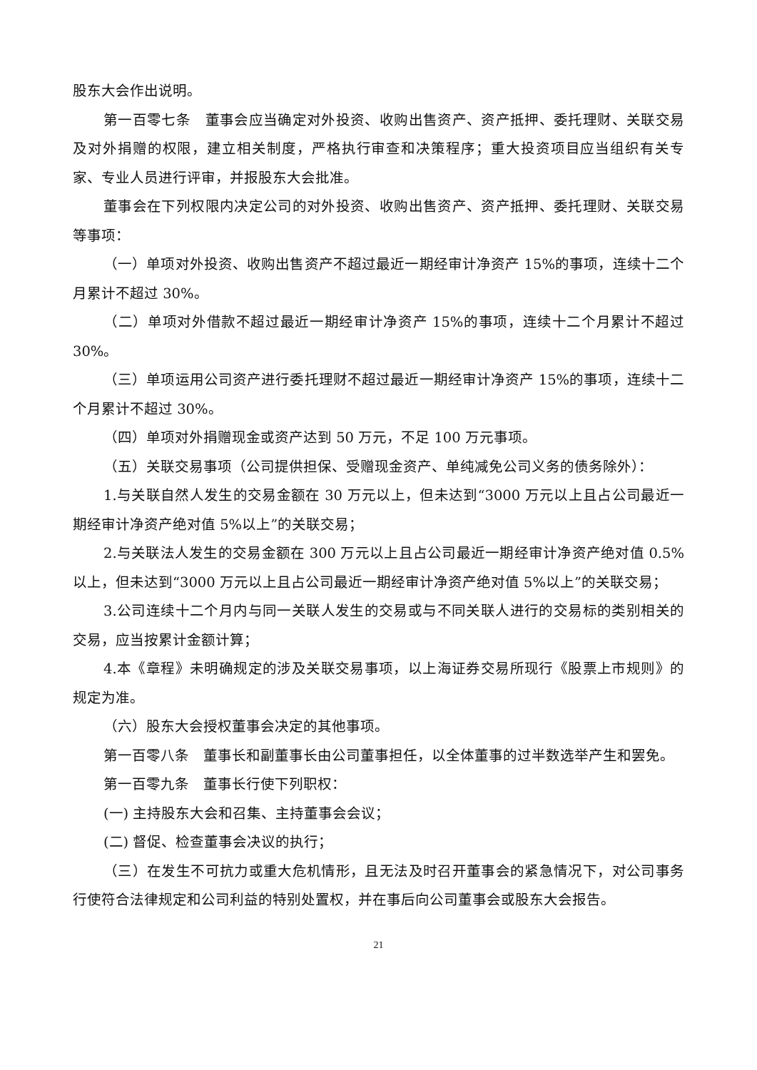股东大会作出说明。
第一百零七条　董事会应当确定对外投资、收购出售资产、资产抵押、委托理财、关联交易及对外捐赠的权限，建立相关制度，严格执行审查和决策程序；重大投资项目应当组织有关专家、专业人员进行评审，并报股东大会批准。
董事会在下列权限内决定公司的对外投资、收购出售资产、资产抵押、委托理财、关联交易等事项：
（一）单项对外投资、收购出售资产不超过最近一期经审计净资产 15%的事项，连续十二个月累计不超过 30%。
（二）单项对外借款不超过最近一期经审计净资产 15%的事项，连续十二个月累计不超过 30%。
（三）单项运用公司资产进行委托理财不超过最近一期经审计净资产 15%的事项，连续十二个月累计不超过 30%。
（四）单项对外捐赠现金或资产达到 50 万元，不足 100 万元事项。
（五）关联交易事项（公司提供担保、受赠现金资产、单纯减免公司义务的债务除外）：
1.与关联自然人发生的交易金额在 30 万元以上，但未达到“3000 万元以上且占公司最近一期经审计净资产绝对值 5%以上”的关联交易；
2.与关联法人发生的交易金额在 300 万元以上且占公司最近一期经审计净资产绝对值 0.5%以上，但未达到“3000 万元以上且占公司最近一期经审计净资产绝对值 5%以上”的关联交易；
3.公司连续十二个月内与同一关联人发生的交易或与不同关联人进行的交易标的类别相关的交易，应当按累计金额计算；
4.本《章程》未明确规定的涉及关联交易事项，以上海证券交易所现行《股票上市规则》的规定为准。
（六）股东大会授权董事会决定的其他事项。
第一百零八条　董事长和副董事长由公司董事担任，以全体董事的过半数选举产生和罢免。
第一百零九条　董事长行使下列职权：
(一) 主持股东大会和召集、主持董事会会议；
(二) 督促、检查董事会决议的执行；
（三）在发生不可抗力或重大危机情形，且无法及时召开董事会的紧急情况下，对公司事务行使符合法律规定和公司利益的特别处置权，并在事后向公司董事会或股东大会报告。
21